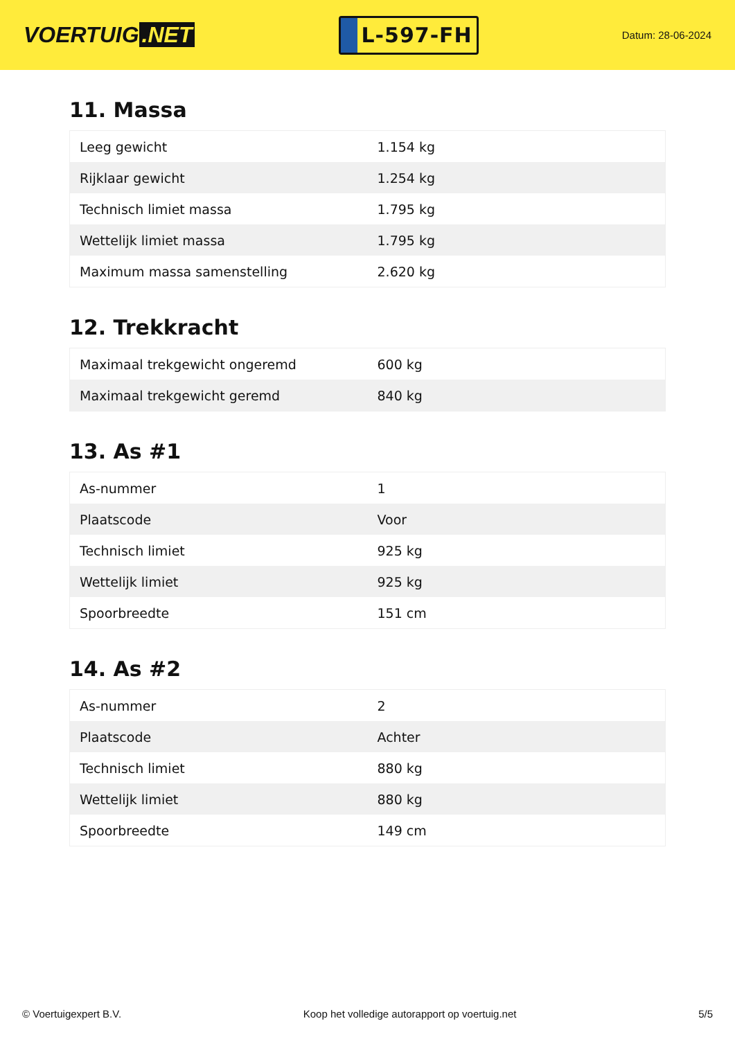VOERTUIG.NET
L-597-FH
Datum: 28-06-2024
11. Massa
| Leeg gewicht | 1.154 kg |
| Rijklaar gewicht | 1.254 kg |
| Technisch limiet massa | 1.795 kg |
| Wettelijk limiet massa | 1.795 kg |
| Maximum massa samenstelling | 2.620 kg |
12. Trekkracht
| Maximaal trekgewicht ongeremd | 600 kg |
| Maximaal trekgewicht geremd | 840 kg |
13. As #1
| As-nummer | 1 |
| Plaatscode | Voor |
| Technisch limiet | 925 kg |
| Wettelijk limiet | 925 kg |
| Spoorbreedte | 151 cm |
14. As #2
| As-nummer | 2 |
| Plaatscode | Achter |
| Technisch limiet | 880 kg |
| Wettelijk limiet | 880 kg |
| Spoorbreedte | 149 cm |
© Voertuigexpert B.V. Koop het volledige autorapport op voertuig.net 5/5